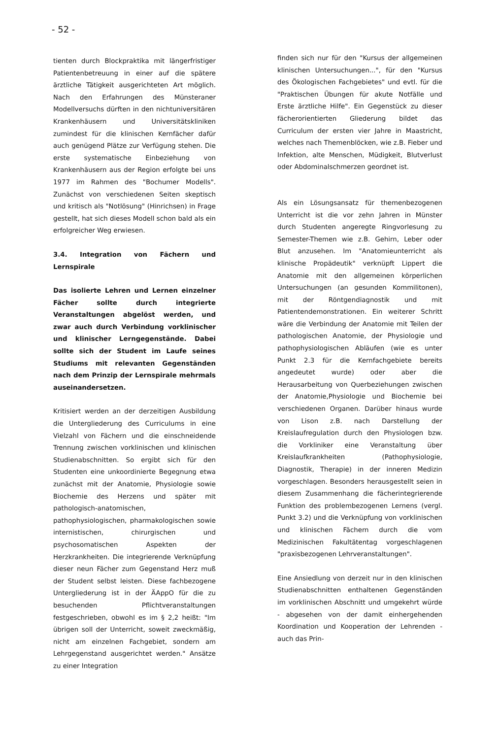- 52 -
tienten durch Blockpraktika mit längerfristiger Patientenbetreuung in einer auf die spätere ärztliche Tätigkeit ausgerichteten Art möglich. Nach den Erfahrungen des Münsteraner Modellversuchs dürften in den nichtuniversitären Krankenhäusern und Universitätskliniken zumindest für die klinischen Kernfächer dafür auch genügend Plätze zur Verfügung stehen. Die erste systematische Einbeziehung von Krankenhäusern aus der Region erfolgte bei uns 1977 im Rahmen des "Bochumer Modells". Zunächst von verschiedenen Seiten skeptisch und kritisch als "Notlösung" (Hinrichsen) in Frage gestellt, hat sich dieses Modell schon bald als ein erfolgreicher Weg erwiesen.
3.4. Integration von Fächern und Lernspirale
Das isolierte Lehren und Lernen einzelner Fächer sollte durch integrierte Veranstaltungen abgelöst werden, und zwar auch durch Verbindung vorklinischer und klinischer Lerngegenstände. Dabei sollte sich der Student im Laufe seines Studiums mit relevanten Gegenständen nach dem Prinzip der Lernspirale mehrmals auseinandersetzen.
Kritisiert werden an der derzeitigen Ausbildung die Untergliederung des Curriculums in eine Vielzahl von Fächern und die einschneidende Trennung zwischen vorklinischen und klinischen Studienabschnitten. So ergibt sich für den Studenten eine unkoordinierte Begegnung etwa zunächst mit der Anatomie, Physiologie sowie Biochemie des Herzens und später mit pathologisch-anatomischen, pathophysiologischen, pharmakologischen sowie internistischen, chirurgischen und psychosomatischen Aspekten der Herzkrankheiten. Die integrierende Verknüpfung dieser neun Fächer zum Gegenstand Herz muß der Student selbst leisten. Diese fachbezogene Untergliederung ist in der ÄAppO für die zu besuchenden Pflichtveranstaltungen festgeschrieben, obwohl es im § 2,2 heißt: "Im übrigen soll der Unterricht, soweit zweckmäßig, nicht am einzelnen Fachgebiet, sondern am Lehrgegenstand ausgerichtet werden." Ansätze zu einer Integration
finden sich nur für den "Kursus der allgemeinen klinischen Untersuchungen...", für den "Kursus des Ökologischen Fachgebietes" und evtl. für die "Praktischen Übungen für akute Notfälle und Erste ärztliche Hilfe". Ein Gegenstück zu dieser fächerorientierten Gliederung bildet das Curriculum der ersten vier Jahre in Maastricht, welches nach Themenblöcken, wie z.B. Fieber und Infektion, alte Menschen, Müdigkeit, Blutverlust oder Abdominalschmerzen geordnet ist.
Als ein Lösungsansatz für themenbezogenen Unterricht ist die vor zehn Jahren in Münster durch Studenten angeregte Ringvorlesung zu Semester-Themen wie z.B. Gehirn, Leber oder Blut anzusehen. Im "Anatomieunterricht als klinische Propädeutik" verknüpft Lippert die Anatomie mit den allgemeinen körperlichen Untersuchungen (an gesunden Kommilitonen), mit der Röntgendiagnostik und mit Patientendemonstrationen. Ein weiterer Schritt wäre die Verbindung der Anatomie mit Teilen der pathologischen Anatomie, der Physiologie und pathophysiologischen Abläufen (wie es unter Punkt 2.3 für die Kernfachgebiete bereits angedeutet wurde) oder aber die Herausarbeitung von Querbeziehungen zwischen der Anatomie,Physiologie und Biochemie bei verschiedenen Organen. Darüber hinaus wurde von Lison z.B. nach Darstellung der Kreislaufregulation durch den Physiologen bzw. die Vorkliniker eine Veranstaltung über Kreislaufkrankheiten (Pathophysiologie, Diagnostik, Therapie) in der inneren Medizin vorgeschlagen. Besonders herausgestellt seien in diesem Zusammenhang die fächerintegrierende Funktion des problembezogenen Lernens (vergl. Punkt 3.2) und die Verknüpfung von vorklinischen und klinischen Fächern durch die vom Medizinischen Fakultätentag vorgeschlagenen "praxisbezogenen Lehrveranstaltungen".
Eine Ansiedlung von derzeit nur in den klinischen Studienabschnitten enthaltenen Gegenständen im vorklinischen Abschnitt und umgekehrt würde - abgesehen von der damit einhergehenden Koordination und Kooperation der Lehrenden - auch das Prin-